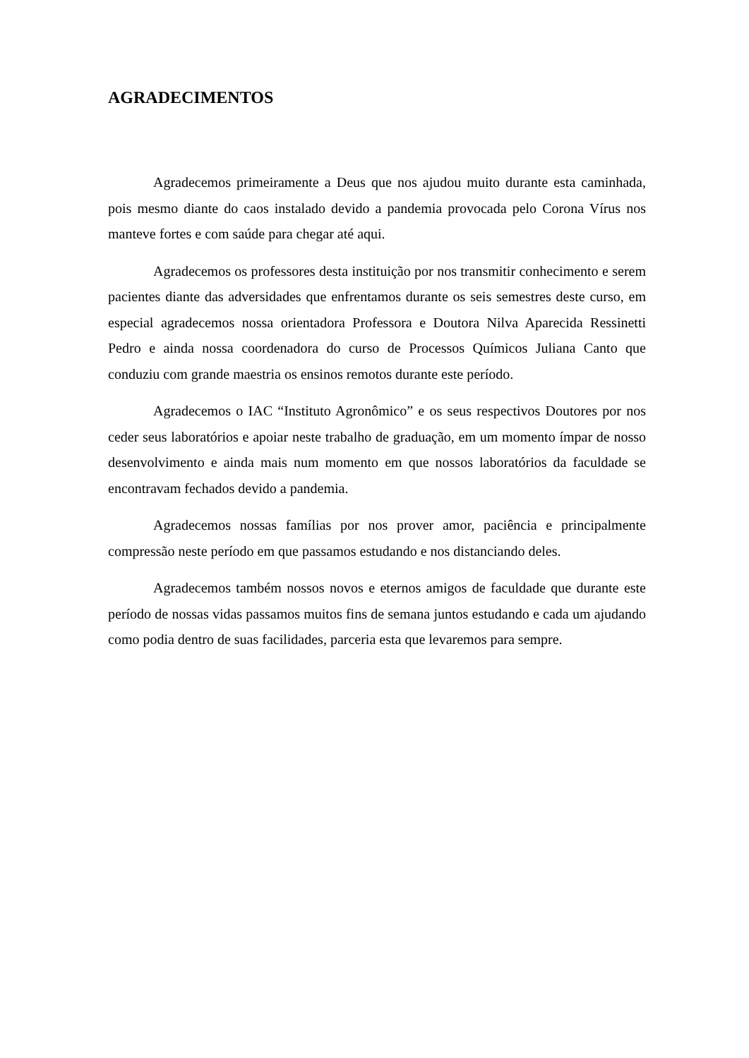AGRADECIMENTOS
Agradecemos primeiramente a Deus que nos ajudou muito durante esta caminhada, pois mesmo diante do caos instalado devido a pandemia provocada pelo Corona Vírus nos manteve fortes e com saúde para chegar até aqui.
Agradecemos os professores desta instituição por nos transmitir conhecimento e serem pacientes diante das adversidades que enfrentamos durante os seis semestres deste curso, em especial agradecemos nossa orientadora Professora e Doutora Nilva Aparecida Ressinetti Pedro e ainda nossa coordenadora do curso de Processos Químicos Juliana Canto que conduziu com grande maestria os ensinos remotos durante este período.
Agradecemos o IAC “Instituto Agronômico” e os seus respectivos Doutores por nos ceder seus laboratórios e apoiar neste trabalho de graduação, em um momento ímpar de nosso desenvolvimento e ainda mais num momento em que nossos laboratórios da faculdade se encontravam fechados devido a pandemia.
Agradecemos nossas famílias por nos prover amor, paciência e principalmente compressão neste período em que passamos estudando e nos distanciando deles.
Agradecemos também nossos novos e eternos amigos de faculdade que durante este período de nossas vidas passamos muitos fins de semana juntos estudando e cada um ajudando como podia dentro de suas facilidades, parceria esta que levaremos para sempre.